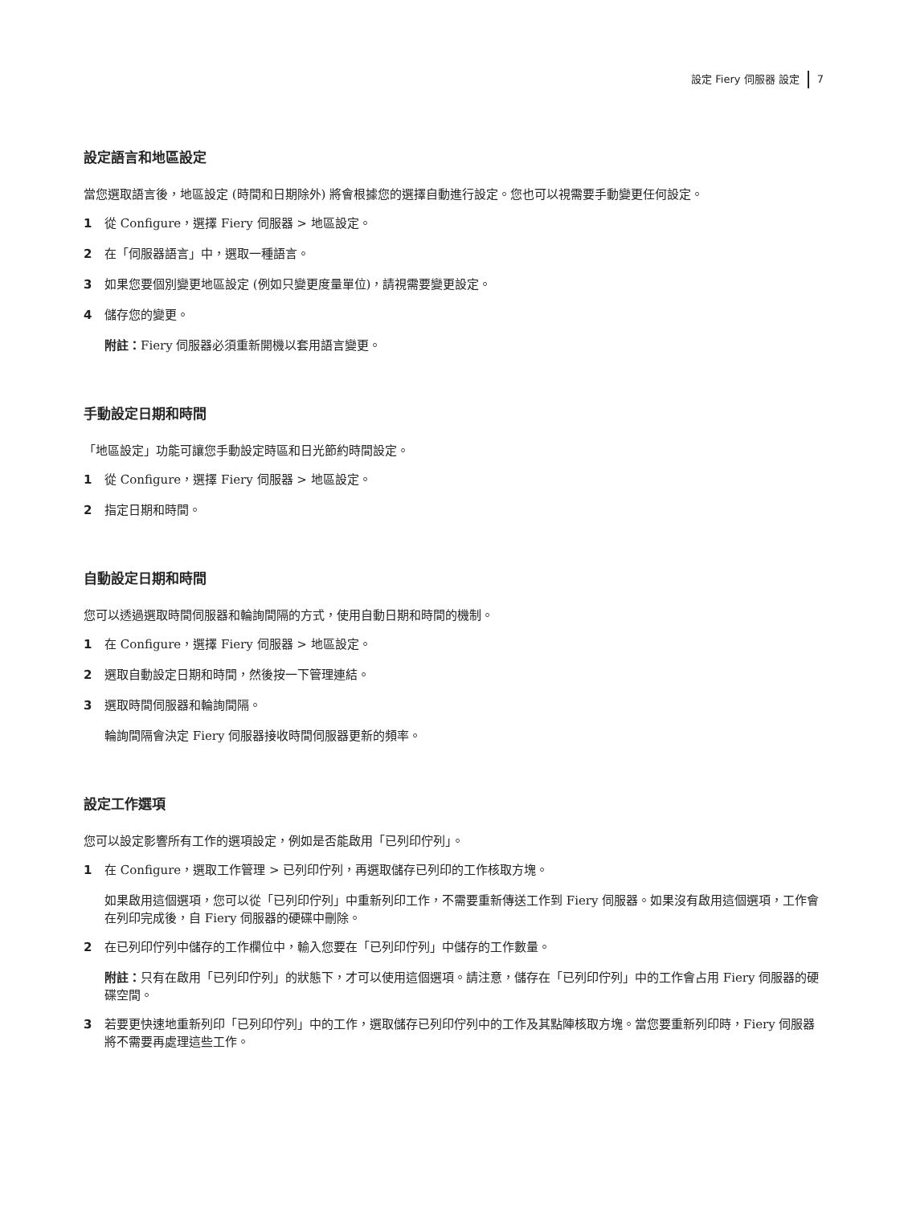設定 Fiery 伺服器 設定 7
設定語言和地區設定
當您選取語言後，地區設定 (時間和日期除外) 將會根據您的選擇自動進行設定。您也可以視需要手動變更任何設定。
1 從 Configure，選擇 Fiery 伺服器 > 地區設定。
2 在「伺服器語言」中，選取一種語言。
3 如果您要個別變更地區設定 (例如只變更度量單位)，請視需要變更設定。
4 儲存您的變更。
附註：Fiery 伺服器必須重新開機以套用語言變更。
手動設定日期和時間
「地區設定」功能可讓您手動設定時區和日光節約時間設定。
1 從 Configure，選擇 Fiery 伺服器 > 地區設定。
2 指定日期和時間。
自動設定日期和時間
您可以透過選取時間伺服器和輪詢間隔的方式，使用自動日期和時間的機制。
1 在 Configure，選擇 Fiery 伺服器 > 地區設定。
2 選取自動設定日期和時間，然後按一下管理連結。
3 選取時間伺服器和輪詢間隔。
輪詢間隔會決定 Fiery 伺服器接收時間伺服器更新的頻率。
設定工作選項
您可以設定影響所有工作的選項設定，例如是否能啟用「已列印佇列」。
1 在 Configure，選取工作管理 > 已列印佇列，再選取儲存已列印的工作核取方塊。
如果啟用這個選項，您可以從「已列印佇列」中重新列印工作，不需要重新傳送工作到 Fiery 伺服器。如果沒有啟用這個選項，工作會在列印完成後，自 Fiery 伺服器的硬碟中刪除。
2 在已列印佇列中儲存的工作欄位中，輸入您要在「已列印佇列」中儲存的工作數量。
附註：只有在啟用「已列印佇列」的狀態下，才可以使用這個選項。請注意，儲存在「已列印佇列」中的工作會占用 Fiery 伺服器的硬碟空間。
3 若要更快速地重新列印「已列印佇列」中的工作，選取儲存已列印佇列中的工作及其點陣核取方塊。當您要重新列印時，Fiery 伺服器將不需要再處理這些工作。